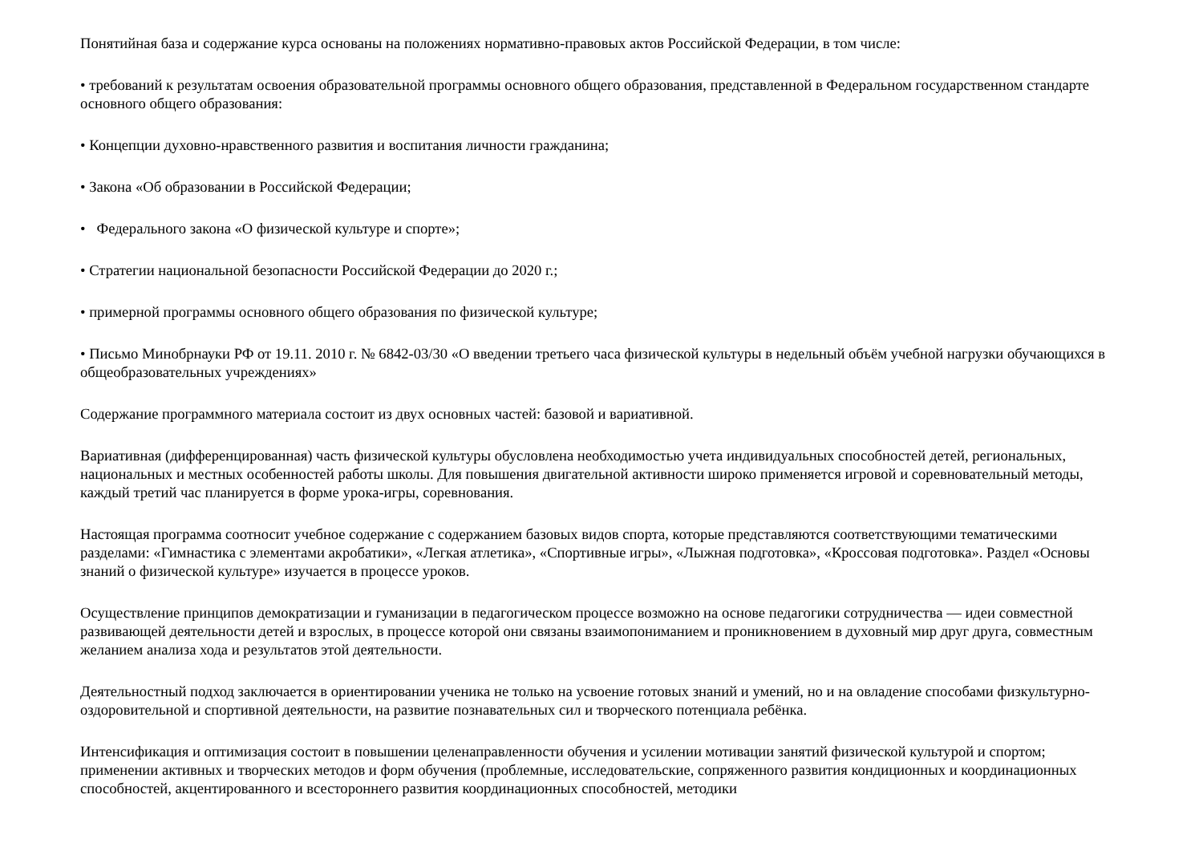Понятийная база и содержание курса основаны на положениях нормативно-правовых актов Российской Федерации, в том числе:
• требований к результатам освоения образовательной программы основного общего образования, представленной в Федеральном государственном стандарте основного общего образования:
• Концепции духовно-нравственного развития и воспитания личности гражданина;
• Закона «Об образовании в Российской Федерации;
• Федерального закона «О физической культуре и спорте»;
• Стратегии национальной безопасности Российской Федерации до 2020 г.;
• примерной программы основного общего образования по физической культуре;
• Письмо Минобрнауки РФ от 19.11. 2010 г. № 6842-03/30 «О введении третьего часа физической культуры в недельный объём учебной нагрузки обучающихся в общеобразовательных учреждениях»
Содержание программного материала состоит из двух основных частей: базовой и вариативной.
Вариативная (дифференцированная) часть физической культуры обусловлена необходимостью учета индивидуальных способностей детей, региональных, национальных и местных особенностей работы школы. Для повышения двигательной активности широко применяется игровой и соревновательный методы, каждый третий час планируется в форме урока-игры, соревнования.
Настоящая программа соотносит учебное содержание с содержанием базовых видов спорта, которые представляются соответствующими тематическими разделами: «Гимнастика с элементами акробатики», «Легкая атлетика», «Спортивные игры», «Лыжная подготовка», «Кроссовая подготовка». Раздел «Основы знаний о физической культуре» изучается в процессе уроков.
Осуществление принципов демократизации и гуманизации в педагогическом процессе возможно на основе педагогики сотрудничества — идеи совместной развивающей деятельности детей и взрослых, в процессе которой они связаны взаимопониманием и проникновением в духовный мир друг друга, совместным желанием анализа хода и результатов этой деятельности.
Деятельностный подход заключается в ориентировании ученика не только на усвоение готовых знаний и умений, но и на овладение способами физкультурно-оздоровительной и спортивной деятельности, на развитие познавательных сил и творческого потенциала ребёнка.
Интенсификация и оптимизация состоит в повышении целенаправленности обучения и усилении мотивации занятий физической культурой и спортом; применении активных и творческих методов и форм обучения (проблемные, исследовательские, сопряженного развития кондиционных и координационных способностей, акцентированного и всестороннего развития координационных способностей, методики